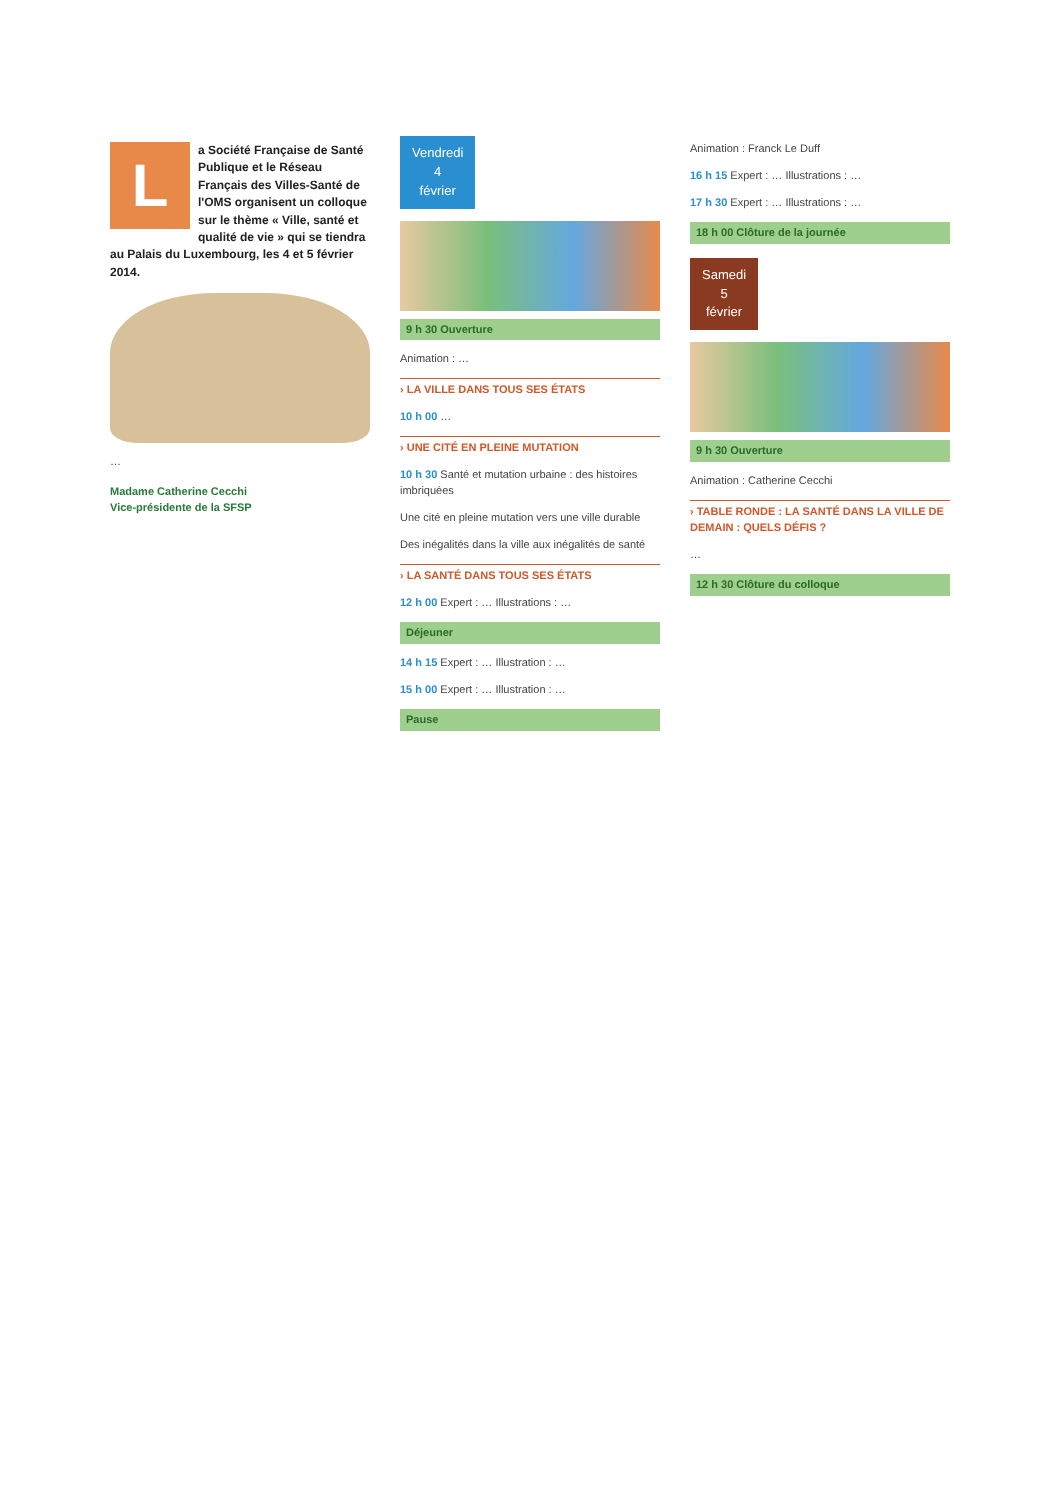La Société Française de Santé Publique et le Réseau Français des Villes-Santé de l'OMS organisent un colloque sur le thème « Ville, santé et qualité de vie » qui se tiendra au Palais du Luxembourg, les 4 et 5 février 2014.
…
Madame Catherine Cecchi
Vice-présidente de la SFSP
Vendredi
4
février
9 h 30 Ouverture
Animation : …
› LA VILLE DANS TOUS SES ÉTATS
10 h 00 …
› UNE CITÉ EN PLEINE MUTATION
10 h 30 Santé et mutation urbaine : des histoires imbriquées
Une cité en pleine mutation vers une ville durable
Des inégalités dans la ville aux inégalités de santé
› LA SANTÉ DANS TOUS SES ÉTATS
12 h 00 Expert : … Illustrations : …
Déjeuner
14 h 15 Expert : … Illustration : …
15 h 00 Expert : … Illustration : …
Pause
Animation : Franck Le Duff
16 h 15 Expert : … Illustrations : …
17 h 30 Expert : … Illustrations : …
18 h 00 Clôture de la journée
Samedi
5
février
9 h 30 Ouverture
Animation : Catherine Cecchi
› TABLE RONDE : LA SANTÉ DANS LA VILLE DE DEMAIN : QUELS DÉFIS ?
…
12 h 30 Clôture du colloque